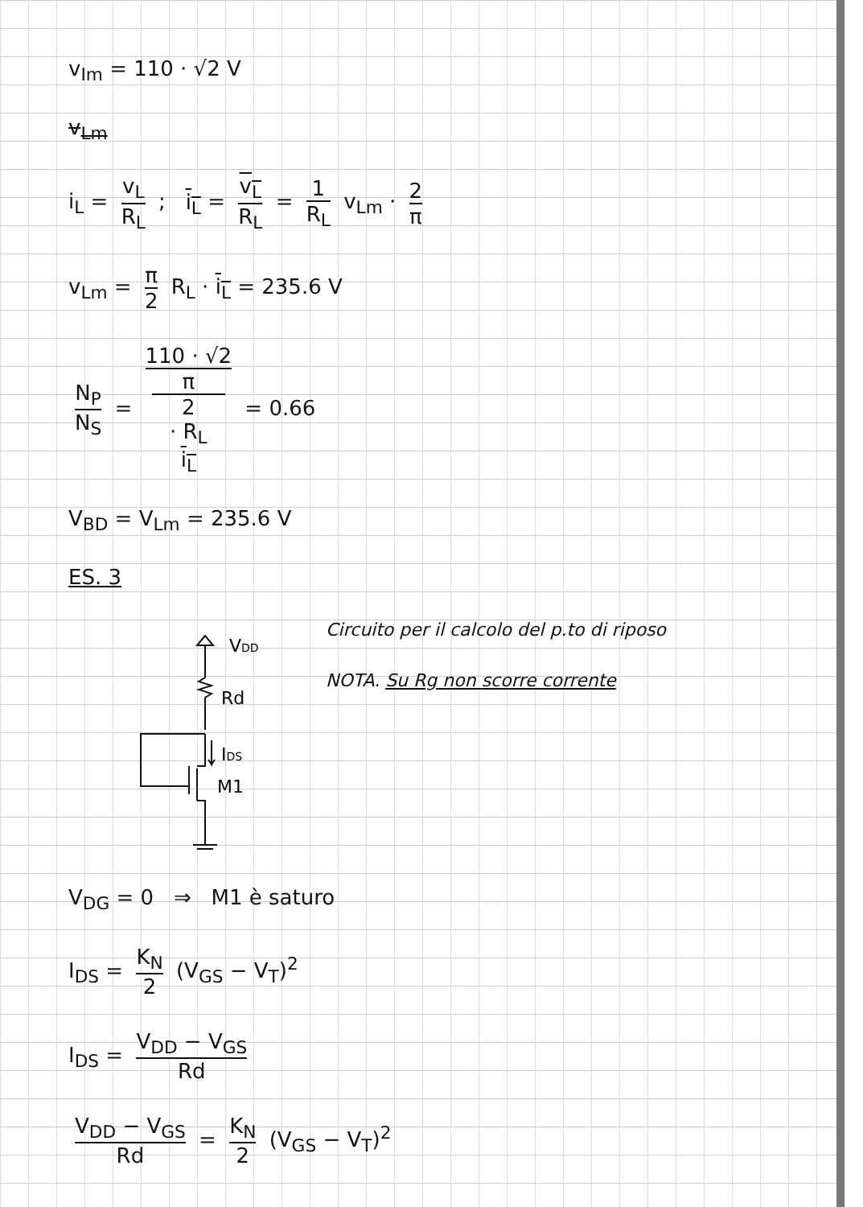v<sub>Im</sub> = 110 · √2 V
v<sub>Lm</sub>
i<sub>L</sub> = v<sub>L</sub> R<sub>L</sub> ; i<sub>L</sub> = v<sub>L</sub> R<sub>L</sub> = 1 R<sub>L</sub> v<sub>Lm</sub> · 2 π
v<sub>Lm</sub> = π 2 R<sub>L</sub> · i<sub>L</sub> = 235.6 V
N<sub>P</sub> N<sub>S</sub> = 110 · √2 π
2
· R<sub>L</sub>
i<sub>L</sub> = 0.66
V<sub>BD</sub> = V<sub>Lm</sub> = 235.6 V
ES. 3
VDD
Rd
IDS
M1
Circuito per il calcolo del p.to di riposo
NOTA. Su Rg non scorre corrente
V<sub>DG</sub> = 0 ⇒ M1 è saturo
I<sub>DS</sub> = K<sub>N</sub> 2 (V<sub>GS</sub> − V<sub>T</sub>)<sup>2</sup>
I<sub>DS</sub> = V<sub>DD</sub> − V<sub>GS</sub> Rd
V<sub>DD</sub> − V<sub>GS</sub> Rd = K<sub>N</sub> 2 (V<sub>GS</sub> − V<sub>T</sub>)<sup>2</sup>